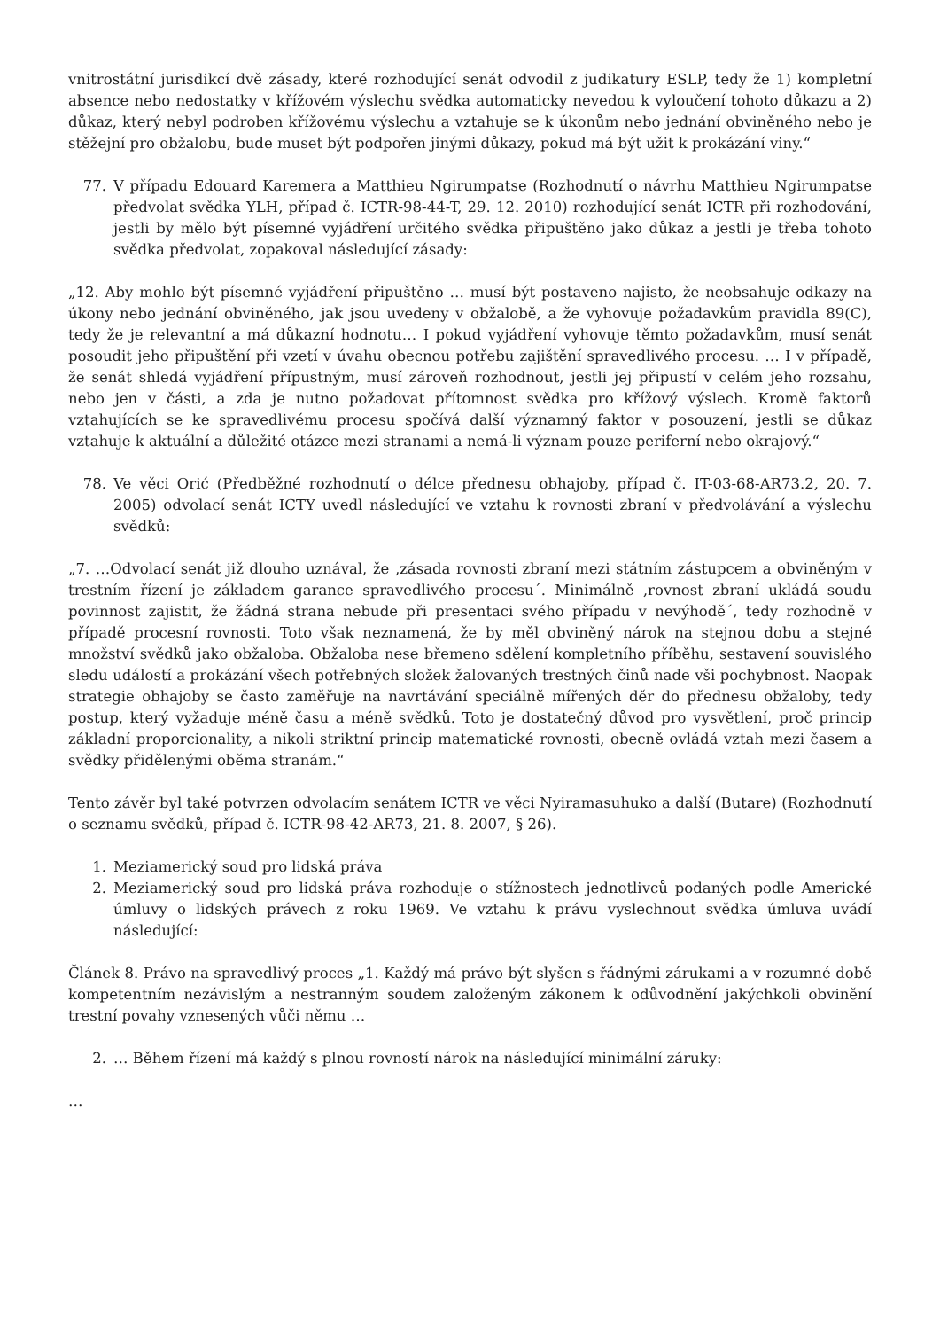vnitrostátní jurisdikcí dvě zásady, které rozhodující senát odvodil z judikatury ESLP, tedy že 1) kompletní absence nebo nedostatky v křížovém výslechu svědka automaticky nevedou k vyloučení tohoto důkazu a 2) důkaz, který nebyl podroben křížovému výslechu a vztahuje se k úkonům nebo jednání obviněného nebo je stěžejní pro obžalobu, bude muset být podpořen jinými důkazy, pokud má být užit k prokázání viny.“
77. V případu Edouard Karemera a Matthieu Ngirumpatse (Rozhodnutí o návrhu Matthieu Ngirumpatse předvolat svědka YLH, případ č. ICTR-98-44-T, 29. 12. 2010) rozhodující senát ICTR při rozhodování, jestli by mělo být písemné vyjádření určitého svědka připuštěno jako důkaz a jestli je třeba tohoto svědka předvolat, zopakoval následující zásady:
„12. Aby mohlo být písemné vyjádření připuštěno … musí být postaveno najisto, že neobsahuje odkazy na úkony nebo jednání obviněného, jak jsou uvedeny v obžalobě, a že vyhovuje požadavkům pravidla 89(C), tedy že je relevantní a má důkazní hodnotu… I pokud vyjádření vyhovuje těmto požadavkům, musí senát posoudit jeho připuštění při vzetí v úvahu obecnou potřebu zajištění spravedlivého procesu. … I v případě, že senát shledá vyjádření přípustným, musí zároveň rozhodnout, jestli jej připustí v celém jeho rozsahu, nebo jen v části, a zda je nutno požadovat přítomnost svědka pro křížový výslech. Kromě faktorů vztahujících se ke spravedlivému procesu spočívá další významný faktor v posouzení, jestli se důkaz vztahuje k aktuální a důležité otázce mezi stranami a nemá-li význam pouze periferní nebo okrajový.“
78. Ve věci Orić (Předběžné rozhodnutí o délce přednesu obhajoby, případ č. IT-03-68-AR73.2, 20. 7. 2005) odvolací senát ICTY uvedl následující ve vztahu k rovnosti zbraní v předvolávání a výslechu svědků:
„7. …Odvolací senát již dlouho uznával, že ‚zásada rovnosti zbraní mezi státním zástupcem a obviněným v trestním řízení je základem garance spravedlivého procesu´. Minimálně ‚rovnost zbraní ukládá soudu povinnost zajistit, že žádná strana nebude při presentaci svého případu v nevýhodě´, tedy rozhodně v případě procesní rovnosti. Toto však neznamená, že by měl obviněný nárok na stejnou dobu a stejné množství svědků jako obžaloba. Obžaloba nese břemeno sdělení kompletního příběhu, sestavení souvislého sledu událostí a prokázání všech potřebných složek žalovaných trestných činů nade vši pochybnost. Naopak strategie obhajoby se často zaměřuje na navrtávání speciálně mířených děr do přednesu obžaloby, tedy postup, který vyžaduje méně času a méně svědků. Toto je dostatečný důvod pro vysvětlení, proč princip základní proporcionality, a nikoli striktní princip matematické rovnosti, obecně ovládá vztah mezi časem a svědky přidělenými oběma stranám.“
Tento závěr byl také potvrzen odvolacím senátem ICTR ve věci Nyiramasuhuko a další (Butare) (Rozhodnutí o seznamu svědků, případ č. ICTR-98-42-AR73, 21. 8. 2007, § 26).
1. Meziamerický soud pro lidská práva
2. Meziamerický soud pro lidská práva rozhoduje o stížnostech jednotlivců podaných podle Americké úmluvy o lidských právech z roku 1969. Ve vztahu k právu vyslechnout svědka úmluva uvádí následující:
Článek 8. Právo na spravedlivý proces „1. Každý má právo být slyšen s řádnými zárukami a v rozumné době kompetentním nezávislým a nestranným soudem založeným zákonem k odůvodnění jakýchkoli obvinění trestní povahy vznesených vůči němu …
2. … Během řízení má každý s plnou rovností nárok na následující minimální záruky:
…